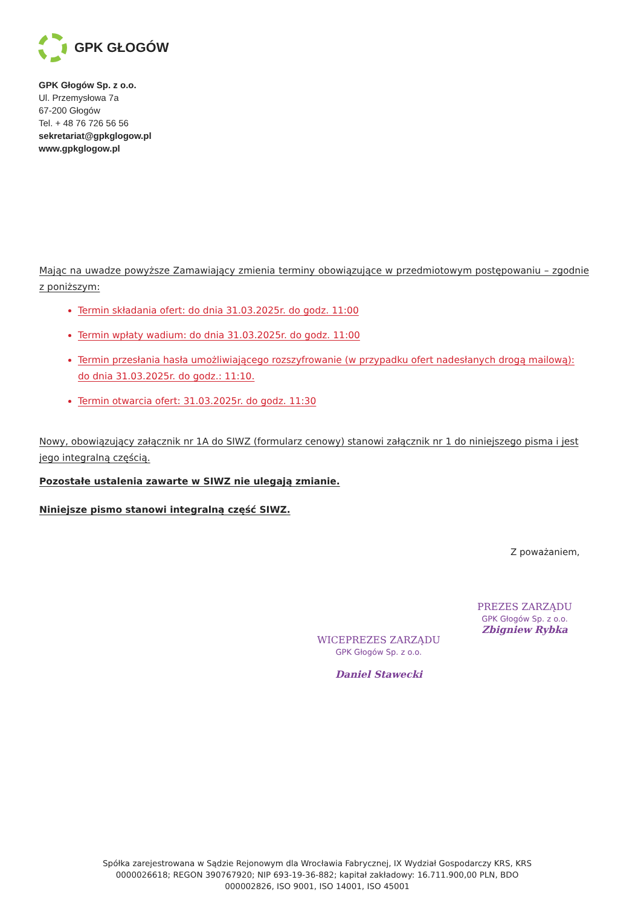GPK GŁOGÓW
GPK Głogów Sp. z o.o.
Ul. Przemysłowa 7a
67-200 Głogów
Tel. + 48 76 726 56 56
sekretariat@gpkglogow.pl
www.gpkglogow.pl
Mając na uwadze powyższe Zamawiający zmienia terminy obowiązujące w przedmiotowym postępowaniu – zgodnie z poniższym:
Termin składania ofert: do dnia 31.03.2025r. do godz. 11:00
Termin wpłaty wadium: do dnia 31.03.2025r. do godz. 11:00
Termin przesłania hasła umożliwiającego rozszyfrowanie (w przypadku ofert nadesłanych drogą mailową): do dnia 31.03.2025r. do godz.: 11:10.
Termin otwarcia ofert: 31.03.2025r. do godz. 11:30
Nowy, obowiązujący załącznik nr 1A do SIWZ (formularz cenowy) stanowi załącznik nr 1 do niniejszego pisma i jest jego integralną częścią.
Pozostałe ustalenia zawarte w SIWZ nie ulegają zmianie.
Niniejsze pismo stanowi integralną część SIWZ.
Z poważaniem,
PREZES ZARZĄDU
GPK Głogów Sp. z o.o.
Zbigniew Rybka
WICEPREZES ZARZĄDU
GPK Głogów Sp. z o.o.
Daniel Stawecki
Spółka zarejestrowana w Sądzie Rejonowym dla Wrocławia Fabrycznej, IX Wydział Gospodarczy KRS, KRS 0000026618; REGON 390767920; NIP 693-19-36-882; kapitał zakładowy: 16.711.900,00 PLN, BDO 000002826, ISO 9001, ISO 14001, ISO 45001